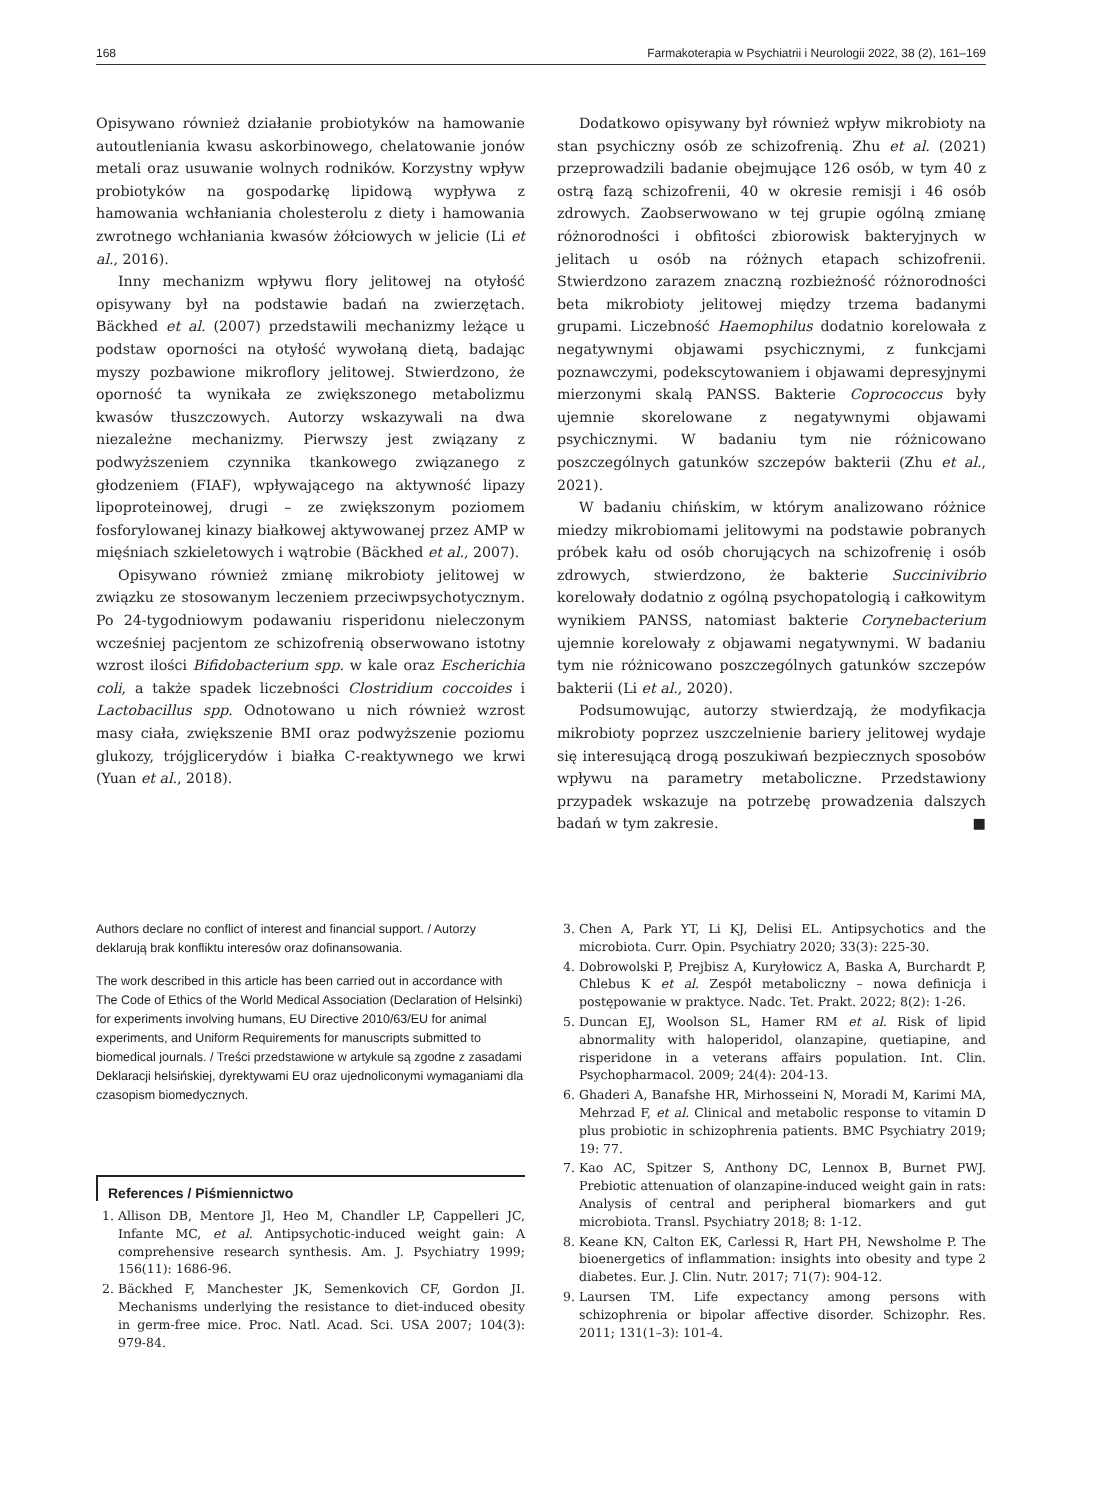168 Farmakoterapia w Psychiatrii i Neurologii 2022, 38 (2), 161–169
Opisywano również działanie probiotyków na hamowanie autoutleniania kwasu askorbinowego, chelatowanie jonów metali oraz usuwanie wolnych rodników. Korzystny wpływ probiotyków na gospodarkę lipidową wypływa z hamowania wchłaniania cholesterolu z diety i hamowania zwrotnego wchłaniania kwasów żółciowych w jelicie (Li et al., 2016).
Inny mechanizm wpływu flory jelitowej na otyłość opisywany był na podstawie badań na zwierzętach. Bäckhed et al. (2007) przedstawili mechanizmy leżące u podstaw oporności na otyłość wywołaną dietą, badając myszy pozbawione mikroflory jelitowej. Stwierdzono, że oporność ta wynikała ze zwiększonego metabolizmu kwasów tłuszczowych. Autorzy wskazywali na dwa niezależne mechanizmy. Pierwszy jest związany z podwyższeniem czynnika tkankowego związanego z głodzeniem (FIAF), wpływającego na aktywność lipazy lipoproteinowej, drugi – ze zwiększonym poziomem fosforylowanej kinazy białkowej aktywowanej przez AMP w mięśniach szkieletowych i wątrobie (Bäckhed et al., 2007).
Opisywano również zmianę mikrobioty jelitowej w związku ze stosowanym leczeniem przeciwpsychotycznym. Po 24-tygodniowym podawaniu risperidonu nieleczonym wcześniej pacjentom ze schizofrenią obserwowano istotny wzrost ilości Bifidobacterium spp. w kale oraz Escherichia coli, a także spadek liczebności Clostridium coccoides i Lactobacillus spp. Odnotowano u nich również wzrost masy ciała, zwiększenie BMI oraz podwyższenie poziomu glukozy, trójglicerydów i białka C-reaktywnego we krwi (Yuan et al., 2018).
Dodatkowo opisywany był również wpływ mikrobioty na stan psychiczny osób ze schizofrenią. Zhu et al. (2021) przeprowadzili badanie obejmujące 126 osób, w tym 40 z ostrą fazą schizofrenii, 40 w okresie remisji i 46 osób zdrowych. Zaobserwowano w tej grupie ogólną zmianę różnorodności i obfitości zbiorowisk bakteryjnych w jelitach u osób na różnych etapach schizofrenii. Stwierdzono zarazem znaczną rozbieżność różnorodności beta mikrobioty jelitowej między trzema badanymi grupami. Liczebność Haemophilus dodatnio korelowała z negatywnymi objawami psychicznymi, z funkcjami poznawczymi, podekscytowaniem i objawami depresyjnymi mierzonymi skalą PANSS. Bakterie Coprococcus były ujemnie skorelowane z negatywnymi objawami psychicznymi. W badaniu tym nie różnicowano poszczególnych gatunków szczepów bakterii (Zhu et al., 2021).
W badaniu chińskim, w którym analizowano różnice miedzy mikrobiomami jelitowymi na podstawie pobranych próbek kału od osób chorujących na schizofrenię i osób zdrowych, stwierdzono, że bakterie Succinivibrio korelowały dodatnio z ogólną psychopatologią i całkowitym wynikiem PANSS, natomiast bakterie Corynebacterium ujemnie korelowały z objawami negatywnymi. W badaniu tym nie różnicowano poszczególnych gatunków szczepów bakterii (Li et al., 2020).
Podsumowując, autorzy stwierdzają, że modyfikacja mikrobioty poprzez uszczelnienie bariery jelitowej wydaje się interesującą drogą poszukiwań bezpiecznych sposobów wpływu na parametry metaboliczne. Przedstawiony przypadek wskazuje na potrzebę prowadzenia dalszych badań w tym zakresie. ■
Authors declare no conflict of interest and financial support. / Autorzy deklarują brak konfliktu interesów oraz dofinansowania.
The work described in this article has been carried out in accordance with The Code of Ethics of the World Medical Association (Declaration of Helsinki) for experiments involving humans, EU Directive 2010/63/EU for animal experiments, and Uniform Requirements for manuscripts submitted to biomedical journals. / Treści przedstawione w artykule są zgodne z zasadami Deklaracji helsińskiej, dyrektywami EU oraz ujednoliconymi wymaganiami dla czasopism biomedycznych.
References / Piśmiennictwo
1. Allison DB, Mentore Jl, Heo M, Chandler LP, Cappelleri JC, Infante MC, et al. Antipsychotic-induced weight gain: A comprehensive research synthesis. Am. J. Psychiatry 1999; 156(11): 1686-96.
2. Bäckhed F, Manchester JK, Semenkovich CF, Gordon JI. Mechanisms underlying the resistance to diet-induced obesity in germ-free mice. Proc. Natl. Acad. Sci. USA 2007; 104(3): 979-84.
3. Chen A, Park YT, Li KJ, Delisi EL. Antipsychotics and the microbiota. Curr. Opin. Psychiatry 2020; 33(3): 225-30.
4. Dobrowolski P, Prejbisz A, Kuryłowicz A, Baska A, Burchardt P, Chlebus K et al. Zespół metaboliczny – nowa definicja i postępowanie w praktyce. Nadc. Tet. Prakt. 2022; 8(2): 1-26.
5. Duncan EJ, Woolson SL, Hamer RM et al. Risk of lipid abnormality with haloperidol, olanzapine, quetiapine, and risperidone in a veterans affairs population. Int. Clin. Psychopharmacol. 2009; 24(4): 204-13.
6. Ghaderi A, Banafshe HR, Mirhosseini N, Moradi M, Karimi MA, Mehrzad F, et al. Clinical and metabolic response to vitamin D plus probiotic in schizophrenia patients. BMC Psychiatry 2019; 19: 77.
7. Kao AC, Spitzer S, Anthony DC, Lennox B, Burnet PWJ. Prebiotic attenuation of olanzapine-induced weight gain in rats: Analysis of central and peripheral biomarkers and gut microbiota. Transl. Psychiatry 2018; 8: 1-12.
8. Keane KN, Calton EK, Carlessi R, Hart PH, Newsholme P. The bioenergetics of inflammation: insights into obesity and type 2 diabetes. Eur. J. Clin. Nutr. 2017; 71(7): 904-12.
9. Laursen TM. Life expectancy among persons with schizophrenia or bipolar affective disorder. Schizophr. Res. 2011; 131(1–3): 101-4.